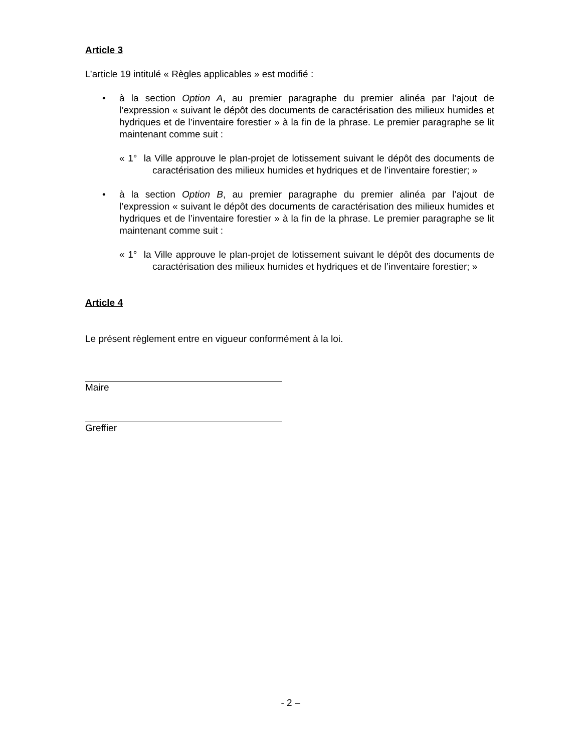Article 3
L’article 19 intitulé « Règles applicables » est modifié :
• à la section Option A, au premier paragraphe du premier alinéa par l’ajout de l’expression « suivant le dépôt des documents de caractérisation des milieux humides et hydriques et de l’inventaire forestier » à la fin de la phrase. Le premier paragraphe se lit maintenant comme suit :
« 1° la Ville approuve le plan-projet de lotissement suivant le dépôt des documents de caractérisation des milieux humides et hydriques et de l’inventaire forestier; »
• à la section Option B, au premier paragraphe du premier alinéa par l’ajout de l’expression « suivant le dépôt des documents de caractérisation des milieux humides et hydriques et de l’inventaire forestier » à la fin de la phrase. Le premier paragraphe se lit maintenant comme suit :
« 1° la Ville approuve le plan-projet de lotissement suivant le dépôt des documents de caractérisation des milieux humides et hydriques et de l’inventaire forestier; »
Article 4
Le présent règlement entre en vigueur conformément à la loi.
Maire
Greffier
- 2 –